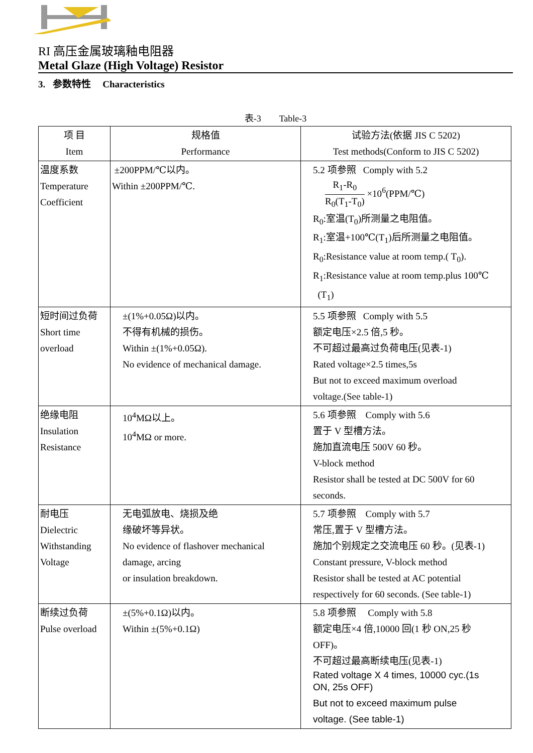RI 高压金属玻璃釉电阻器
Metal Glaze (High Voltage) Resistor
3. 参数特性 Characteristics
表-3 Table-3
| 项 目 Item | 规格值 Performance | 试验方法(依据 JIS C 5202) Test methods(Conform to JIS C 5202) |
| --- | --- | --- |
| 温度系数 Temperature Coefficient | ±200PPM/℃以内。 Within ±200PPM/℃. | 5.2 项参照 Comply with 5.2 R<sub>1</sub>-R<sub>0</sub> R<sub>0</sub>(T<sub>1</sub>-T<sub>0</sub>) ×10<sup>6</sup>(PPM/℃) R<sub>0</sub>:室温(T<sub>0</sub>)所测量之电阻值。 R<sub>1</sub>:室温+100℃(T<sub>1</sub>)后所测量之电阻值。 R<sub>0</sub>:Resistance value at room temp.( T<sub>0</sub>). R<sub>1</sub>:Resistance value at room temp.plus 100℃ (T<sub>1</sub>) |
| 短时间过负荷 Short time overload | ±(1%+0.05Ω)以内。 不得有机械的损伤。 Within ±(1%+0.05Ω). No evidence of mechanical damage. | 5.5 项参照 Comply with 5.5 额定电压×2.5 倍,5 秒。 不可超过最高过负荷电压(见表-1) Rated voltage×2.5 times,5s But not to exceed maximum overload voltage.(See table-1) |
| 绝缘电阻 Insulation Resistance | 10<sup>4</sup>MΩ以上。 10<sup>4</sup>MΩ or more. | 5.6 项参照 Comply with 5.6 置于 V 型槽方法。 施加直流电压 500V 60 秒。 V-block method Resistor shall be tested at DC 500V for 60 seconds. |
| 耐电压 Dielectric Withstanding Voltage | 无电弧放电、烧损及绝 缘破坏等异状。 No evidence of flashover mechanical damage, arcing or insulation breakdown. | 5.7 项参照 Comply with 5.7 常压,置于 V 型槽方法。 施加个别规定之交流电压 60 秒。(见表-1) Constant pressure, V-block method Resistor shall be tested at AC potential respectively for 60 seconds. (See table-1) |
| 断续过负荷 Pulse overload | ±(5%+0.1Ω)以内。 Within ±(5%+0.1Ω) | 5.8 项参照 Comply with 5.8 额定电压×4 倍,10000 回(1 秒 ON,25 秒 OFF)。 不可超过最高断续电压(见表-1) Rated voltage X 4 times, 10000 cyc.(1s ON, 25s OFF) But not to exceed maximum pulse voltage. (See table-1) |